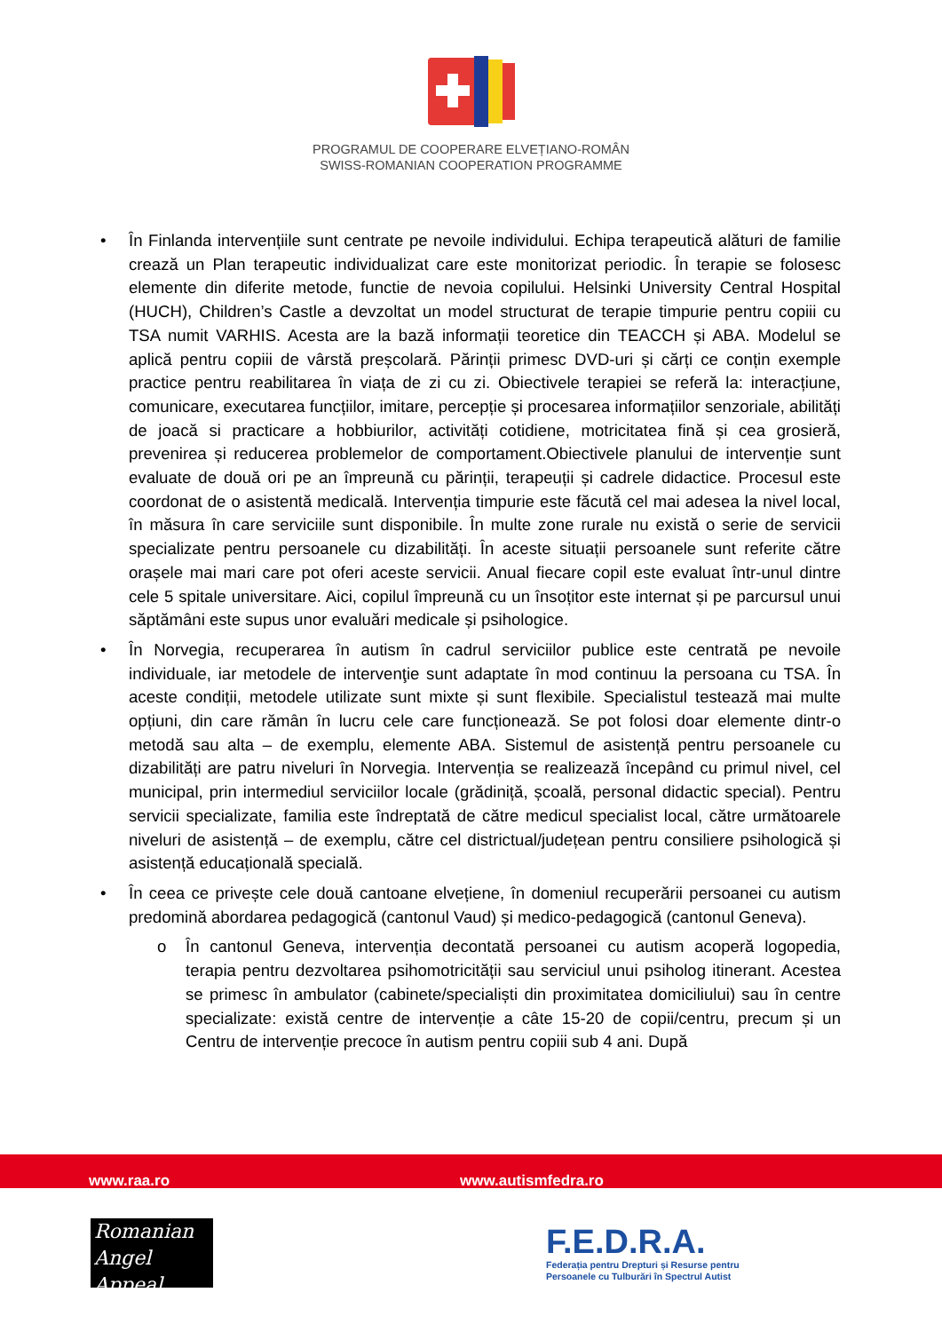PROGRAMUL DE COOPERARE ELVEȚIANO-ROMÂN
SWISS-ROMANIAN COOPERATION PROGRAMME
• În Finlanda intervențiile sunt centrate pe nevoile individului. Echipa terapeutică alături de familie crează un Plan terapeutic individualizat care este monitorizat periodic. În terapie se folosesc elemente din diferite metode, functie de nevoia copilului. Helsinki University Central Hospital (HUCH), Children’s Castle a devzoltat un model structurat de terapie timpurie pentru copiii cu TSA numit VARHIS. Acesta are la bază informații teoretice din TEACCH și ABA. Modelul se aplică pentru copiii de vârstă preșcolară. Părinții primesc DVD-uri și cărți ce conțin exemple practice pentru reabilitarea în viața de zi cu zi. Obiectivele terapiei se referă la: interacțiune, comunicare, executarea funcțiilor, imitare, percepție și procesarea informațiilor senzoriale, abilități de joacă si practicare a hobbiurilor, activități cotidiene, motricitatea fină și cea grosieră, prevenirea și reducerea problemelor de comportament.Obiectivele planului de intervenție sunt evaluate de două ori pe an împreună cu părinții, terapeuții și cadrele didactice. Procesul este coordonat de o asistentă medicală. Intervenția timpurie este făcută cel mai adesea la nivel local, în măsura în care serviciile sunt disponibile. În multe zone rurale nu există o serie de servicii specializate pentru persoanele cu dizabilități. În aceste situații persoanele sunt referite către orașele mai mari care pot oferi aceste servicii. Anual fiecare copil este evaluat într-unul dintre cele 5 spitale universitare. Aici, copilul împreună cu un însoțitor este internat și pe parcursul unui săptămâni este supus unor evaluări medicale și psihologice.
• În Norvegia, recuperarea în autism în cadrul serviciilor publice este centrată pe nevoile individuale, iar metodele de intervenţie sunt adaptate în mod continuu la persoana cu TSA. În aceste condiții, metodele utilizate sunt mixte și sunt flexibile. Specialistul testează mai multe opțiuni, din care rămân în lucru cele care funcționează. Se pot folosi doar elemente dintr-o metodă sau alta – de exemplu, elemente ABA. Sistemul de asistență pentru persoanele cu dizabilități are patru niveluri în Norvegia. Intervenția se realizează începând cu primul nivel, cel municipal, prin intermediul serviciilor locale (grădiniță, școală, personal didactic special). Pentru servicii specializate, familia este îndreptată de către medicul specialist local, către următoarele niveluri de asistență – de exemplu, către cel districtual/județean pentru consiliere psihologică și asistență educațională specială.
• În ceea ce privește cele două cantoane elvețiene, în domeniul recuperării persoanei cu autism predomină abordarea pedagogică (cantonul Vaud) și medico-pedagogică (cantonul Geneva).
o În cantonul Geneva, intervenția decontată persoanei cu autism acoperă logopedia, terapia pentru dezvoltarea psihomotricității sau serviciul unui psiholog itinerant. Acestea se primesc în ambulator (cabinete/specialiști din proximitatea domiciliului) sau în centre specializate: există centre de intervenție a câte 15-20 de copii/centru, precum și un Centru de intervenție precoce în autism pentru copiii sub 4 ani. După
www.raa.ro www.autismfedra.ro
Romanian
Angel Appeal
F.E.D.R.A.
Federația pentru Drepturi și Resurse pentru
Persoanele cu Tulburări în Spectrul Autist